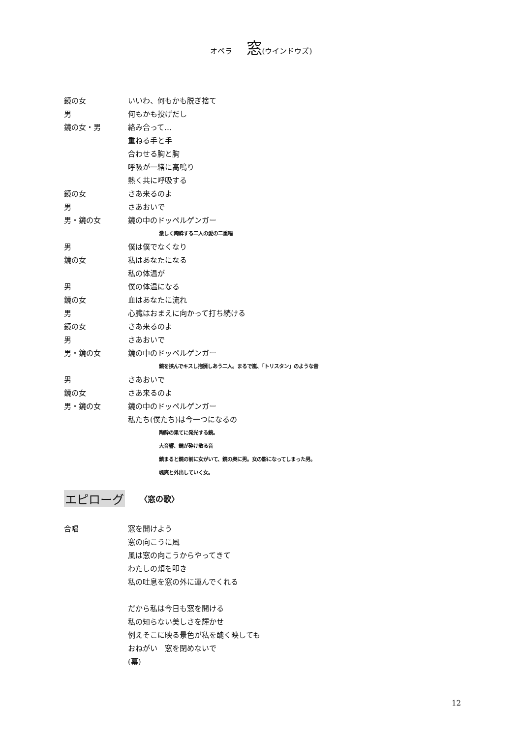オペラ 窓(ウインドウズ)
鏡の女 いいわ、何もかも脱ぎ捨て
男 何もかも投げだし
鏡の女・男 絡み合って…
重ねる手と手
合わせる胸と胸
呼吸が一緒に高鳴り
熱く共に呼吸する
鏡の女 さあ来るのよ
男 さあおいで
男・鏡の女 鏡の中のドッペルゲンガー
激しく陶酔する二人の愛の二重唱
男 僕は僕でなくなり
鏡の女 私はあなたになる
私の体温が
男 僕の体温になる
鏡の女 血はあなたに流れ
男 心臓はおまえに向かって打ち続ける
鏡の女 さあ来るのよ
男 さあおいで
男・鏡の女 鏡の中のドッペルゲンガー
鏡を挟んでキスし抱擁しあう二人。まるで嵐、「トリスタン」のような音
男 さあおいで
鏡の女 さあ来るのよ
男・鏡の女 鏡の中のドッペルゲンガー
私たち(僕たち)は今一つになるの
陶酔の果てに発光する鏡。
大音響、鏡が砕け散る音
鎮まると鏡の前に女がいて、鏡の奥に男。女の影になってしまった男。
颯爽と外出していく女。
エピローグ 〈窓の歌〉
合唱 窓を開けよう
窓の向こうに風
風は窓の向こうからやってきて
わたしの頬を叩き
私の吐息を窓の外に運んでくれる
だから私は今日も窓を開ける
私の知らない美しさを輝かせ
例えそこに映る景色が私を醜く映しても
おねがい　窓を閉めないで
(幕)
12